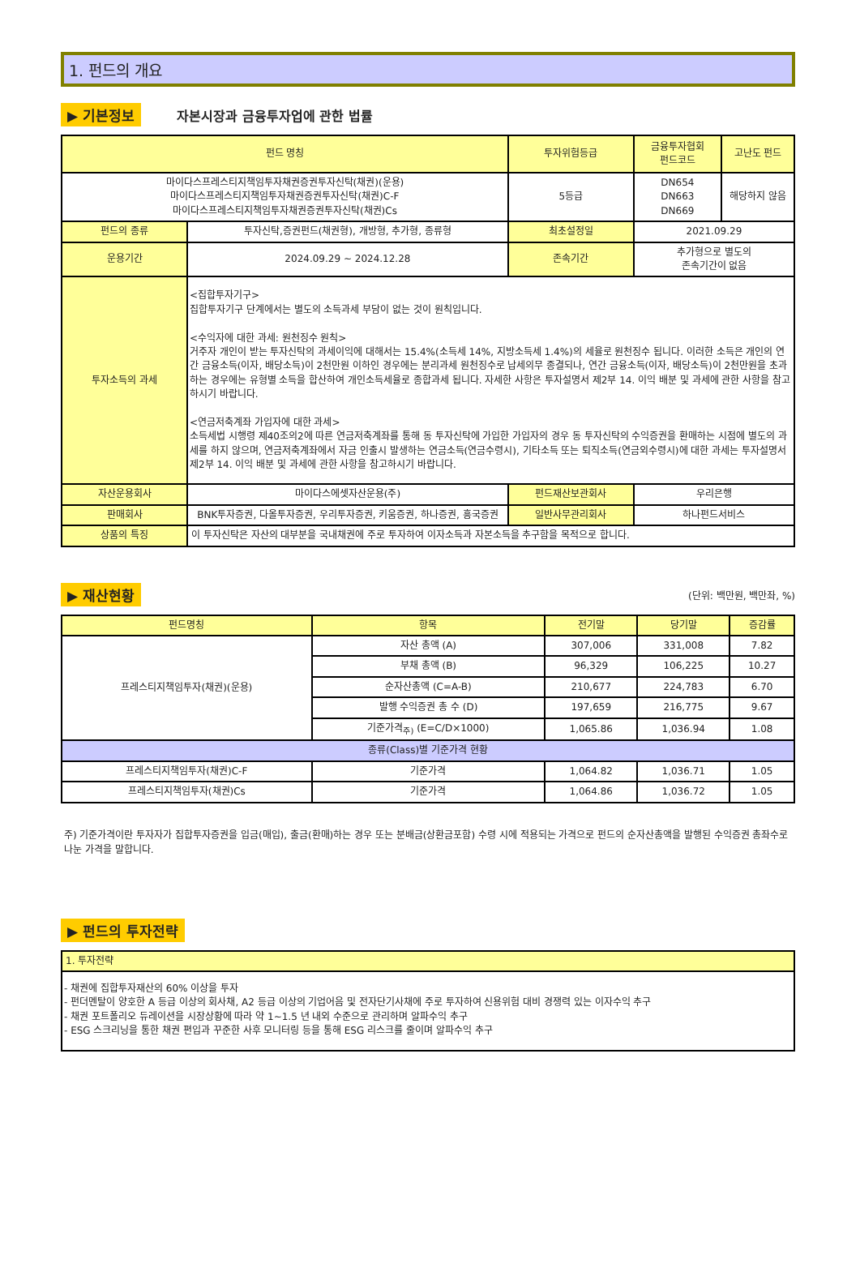1. 펀드의 개요
▶ 기본정보 자본시장과 금융투자업에 관한 법률
| 펀드 명칭 | | 투자위험등급 | 금융투자협회 펀드코드 | 고난도 펀드 |
| --- | --- | --- | --- | --- |
| 마이다스프레스티지책임투자채권증권투자신탁(채권)(운용) 마이다스프레스티지책임투자채권증권투자신탁(채권)C-F 마이다스프레스티지책임투자채권증권투자신탁(채권)Cs | | 5등급 | DN654 DN663 DN669 | 해당하지 않음 |
| 펀드의 종류 | 투자신탁,증권펀드(채권형), 개방형, 추가형, 종류형 | 최초설정일 | 2021.09.29 | |
| 운용기간 | 2024.09.29 ~ 2024.12.28 | 존속기간 | 추가형으로 별도의 존속기간이 없음 | |
| 투자소득의 과세 | <집합투자기구> 집합투자기구 단계에서는 별도의 소득과세 부담이 없는 것이 원칙입니다. <수익자에 대한 과세: 원천징수 원칙> 거주자 개인이 받는 투자신탁의 과세이익에 대해서는 15.4%(소득세 14%, 지방소득세 1.4%)의 세율로 원천징수 됩니다. 이러한 소득은 개인의 연간 금융소득(이자, 배당소득)이 2천만원 이하인 경우에는 분리과세 원천징수로 납세의무 종결되나, 연간 금융소득(이자, 배당소득)이 2천만원을 초과하는 경우에는 유형별 소득을 합산하여 개인소득세율로 종합과세 됩니다. 자세한 사항은 투자설명서 제2부 14. 이익 배분 및 과세에 관한 사항을 참고하시기 바랍니다. <연금저축계좌 가입자에 대한 과세> 소득세법 시행령 제40조의2에 따른 연금저축계좌를 통해 동 투자신탁에 가입한 가입자의 경우 동 투자신탁의 수익증권을 환매하는 시점에 별도의 과세를 하지 않으며, 연금저축계좌에서 자금 인출시 발생하는 연금소득(연금수령시), 기타소득 또는 퇴직소득(연금외수령시)에 대한 과세는 투자설명서 제2부 14. 이익 배분 및 과세에 관한 사항을 참고하시기 바랍니다. | | | |
| 자산운용회사 | 마이다스에셋자산운용(주) | 펀드재산보관회사 | 우리은행 | |
| 판매회사 | BNK투자증권, 다올투자증권, 우리투자증권, 키움증권, 하나증권, 흥국증권 | 일반사무관리회사 | 하나펀드서비스 | |
| 상품의 특징 | 이 투자신탁은 자산의 대부분을 국내채권에 주로 투자하여 이자소득과 자본소득을 추구함을 목적으로 합니다. | | | |
▶ 재산현황 (단위: 백만원, 백만좌, %)
| 펀드명칭 | 항목 | 전기말 | 당기말 | 증감률 |
| --- | --- | --- | --- | --- |
| 프레스티지책임투자(채권)(운용) | 자산 총액 (A) | 307,006 | 331,008 | 7.82 |
| | 부채 총액 (B) | 96,329 | 106,225 | 10.27 |
| | 순자산총액 (C=A-B) | 210,677 | 224,783 | 6.70 |
| | 발행 수익증권 총 수 (D) | 197,659 | 216,775 | 9.67 |
| | 기준가격<sub>주)</sub> (E=C/D×1000) | 1,065.86 | 1,036.94 | 1.08 |
| 종류(Class)별 기준가격 현황 | | | | |
| 프레스티지책임투자(채권)C-F | 기준가격 | 1,064.82 | 1,036.71 | 1.05 |
| 프레스티지책임투자(채권)Cs | 기준가격 | 1,064.86 | 1,036.72 | 1.05 |
주) 기준가격이란 투자자가 집합투자증권을 입금(매입), 출금(환매)하는 경우 또는 분배금(상환금포함) 수령 시에 적용되는 가격으로 펀드의 순자산총액을 발행된 수익증권 총좌수로 나눈 가격을 말합니다.
▶ 펀드의 투자전략
| 1. 투자전략 |
| - 채권에 집합투자재산의 60% 이상을 투자 - 펀더멘탈이 양호한 A 등급 이상의 회사채, A2 등급 이상의 기업어음 및 전자단기사채에 주로 투자하여 신용위험 대비 경쟁력 있는 이자수익 추구 - 채권 포트폴리오 듀레이션을 시장상황에 따라 약 1~1.5 년 내외 수준으로 관리하며 알파수익 추구 - ESG 스크리닝을 통한 채권 편입과 꾸준한 사후 모니터링 등을 통해 ESG 리스크를 줄이며 알파수익 추구 |